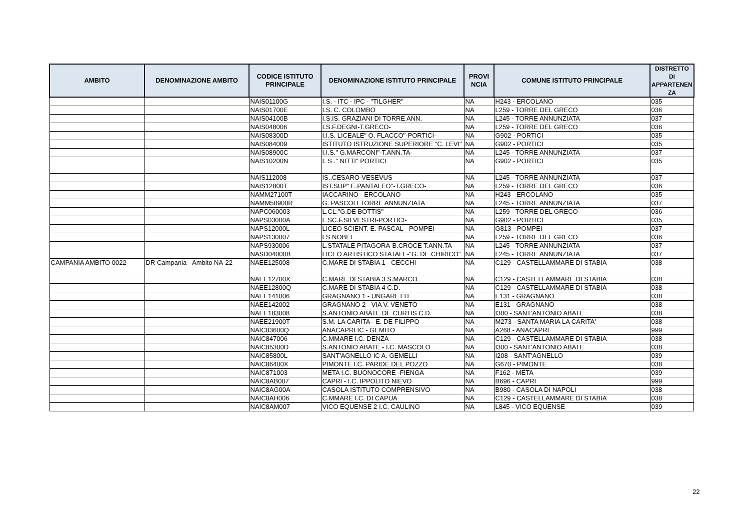| AMBITO | DENOMINAZIONE AMBITO | CODICE ISTITUTO PRINCIPALE | DENOMINAZIONE ISTITUTO PRINCIPALE | PROVI NCIA | COMUNE ISTITUTO PRINCIPALE | DISTRETTO DI APPARTENEN ZA |
| --- | --- | --- | --- | --- | --- | --- |
| | | NAIS01100G | I.S. - ITC - IPC - "TILGHER" | NA | H243 - ERCOLANO | 035 |
| | | NAIS01700E | I.S. C. COLOMBO | NA | L259 - TORRE DEL GRECO | 036 |
| | | NAIS04100B | I.S.IS. GRAZIANI DI TORRE ANN. | NA | L245 - TORRE ANNUNZIATA | 037 |
| | | NAIS048006 | I.S.F.DEGNI-T.GRECO- | NA | L259 - TORRE DEL GRECO | 036 |
| | | NAIS08300D | I.I.S. LICEALE" O. FLACCO"-PORTICI- | NA | G902 - PORTICI | 035 |
| | | NAIS084009 | ISTITUTO ISTRUZIONE SUPERIORE "C. LEVI" | NA | G902 - PORTICI | 035 |
| | | NAIS08900C | I.I.S." G.MARCONI"-T.ANN.TA- | NA | L245 - TORRE ANNUNZIATA | 037 |
| | | NAIS10200N | I. S ." NITTI" PORTICI | NA | G902 - PORTICI | 035 |
| | | NAIS112008 | IS..CESARO-VESEVUS | NA | L245 - TORRE ANNUNZIATA | 037 |
| | | NAIS12800T | IST.SUP" E.PANTALEO"-T.GRECO- | NA | L259 - TORRE DEL GRECO | 036 |
| | | NAMM27100T | IACCARINO - ERCOLANO | NA | H243 - ERCOLANO | 035 |
| | | NAMM50900R | G. PASCOLI TORRE ANNUNZIATA | NA | L245 - TORRE ANNUNZIATA | 037 |
| | | NAPC060003 | L.CL."G.DE BOTTIS" | NA | L259 - TORRE DEL GRECO | 036 |
| | | NAPS03000A | L.SC.F.SILVESTRI-PORTICI- | NA | G902 - PORTICI | 035 |
| | | NAPS12000L | LICEO SCIENT. E. PASCAL - POMPEI- | NA | G813 - POMPEI | 037 |
| | | NAPS130007 | LS NOBEL | NA | L259 - TORRE DEL GRECO | 036 |
| | | NAPS930006 | L.STATALE PITAGORA-B.CROCE T.ANN.TA | NA | L245 - TORRE ANNUNZIATA | 037 |
| | | NASD04000B | LICEO ARTISTICO STATALE-"G. DE CHIRICO" | NA | L245 - TORRE ANNUNZIATA | 037 |
| CAMPANIA AMBITO 0022 | DR Campania - Ambito NA-22 | NAEE125008 | C.MARE DI STABIA 1 - CECCHI | NA | C129 - CASTELLAMMARE DI STABIA | 038 |
| | | NAEE12700X | C.MARE DI STABIA 3 S.MARCO | NA | C129 - CASTELLAMMARE DI STABIA | 038 |
| | | NAEE12800Q | C.MARE DI STABIA 4 C.D. | NA | C129 - CASTELLAMMARE DI STABIA | 038 |
| | | NAEE141006 | GRAGNANO 1 - UNGARETTI | NA | E131 - GRAGNANO | 038 |
| | | NAEE142002 | GRAGNANO 2 - VIA V. VENETO | NA | E131 - GRAGNANO | 038 |
| | | NAEE183008 | S.ANTONIO ABATE DE CURTIS C.D. | NA | I300 - SANT'ANTONIO ABATE | 038 |
| | | NAEE21900T | S.M. LA CARITA - E. DE FILIPPO | NA | M273 - SANTA MARIA LA CARITA' | 038 |
| | | NAIC83600Q | ANACAPRI IC - GEMITO | NA | A268 - ANACAPRI | 999 |
| | | NAIC847006 | C.MMARE I.C. DENZA | NA | C129 - CASTELLAMMARE DI STABIA | 038 |
| | | NAIC85300D | S.ANTONIO ABATE - I.C. MASCOLO | NA | I300 - SANT'ANTONIO ABATE | 038 |
| | | NAIC85800L | SANT'AGNELLO IC A. GEMELLI | NA | I208 - SANT'AGNELLO | 039 |
| | | NAIC86400X | PIMONTE I.C. PARIDE DEL POZZO | NA | G670 - PIMONTE | 038 |
| | | NAIC871003 | META I.C. BUONOCORE -FIENGA | NA | F162 - META | 039 |
| | | NAIC8AB007 | CAPRI - I.C. IPPOLITO NIEVO | NA | B696 - CAPRI | 999 |
| | | NAIC8AG00A | CASOLA ISTITUTO COMPRENSIVO | NA | B980 - CASOLA DI NAPOLI | 038 |
| | | NAIC8AH006 | C.MMARE I.C. DI CAPUA | NA | C129 - CASTELLAMMARE DI STABIA | 038 |
| | | NAIC8AM007 | VICO EQUENSE 2 I.C. CAULINO | NA | L845 - VICO EQUENSE | 039 |
22